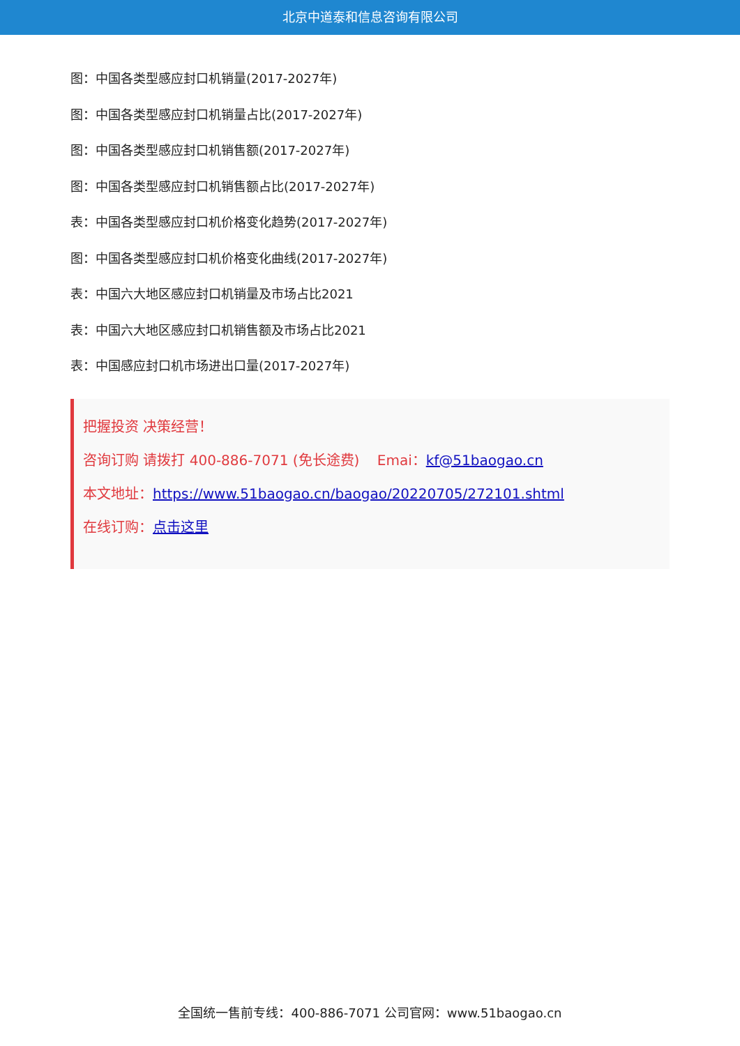北京中道泰和信息咨询有限公司
图：中国各类型感应封口机销量(2017-2027年)
图：中国各类型感应封口机销量占比(2017-2027年)
图：中国各类型感应封口机销售额(2017-2027年)
图：中国各类型感应封口机销售额占比(2017-2027年)
表：中国各类型感应封口机价格变化趋势(2017-2027年)
图：中国各类型感应封口机价格变化曲线(2017-2027年)
表：中国六大地区感应封口机销量及市场占比2021
表：中国六大地区感应封口机销售额及市场占比2021
表：中国感应封口机市场进出口量(2017-2027年)
把握投资 决策经营！
咨询订购 请拨打 400-886-7071 (免长途费) Emai：kf@51baogao.cn
本文地址：https://www.51baogao.cn/baogao/20220705/272101.shtml
在线订购：点击这里
全国统一售前专线：400-886-7071 公司官网：www.51baogao.cn